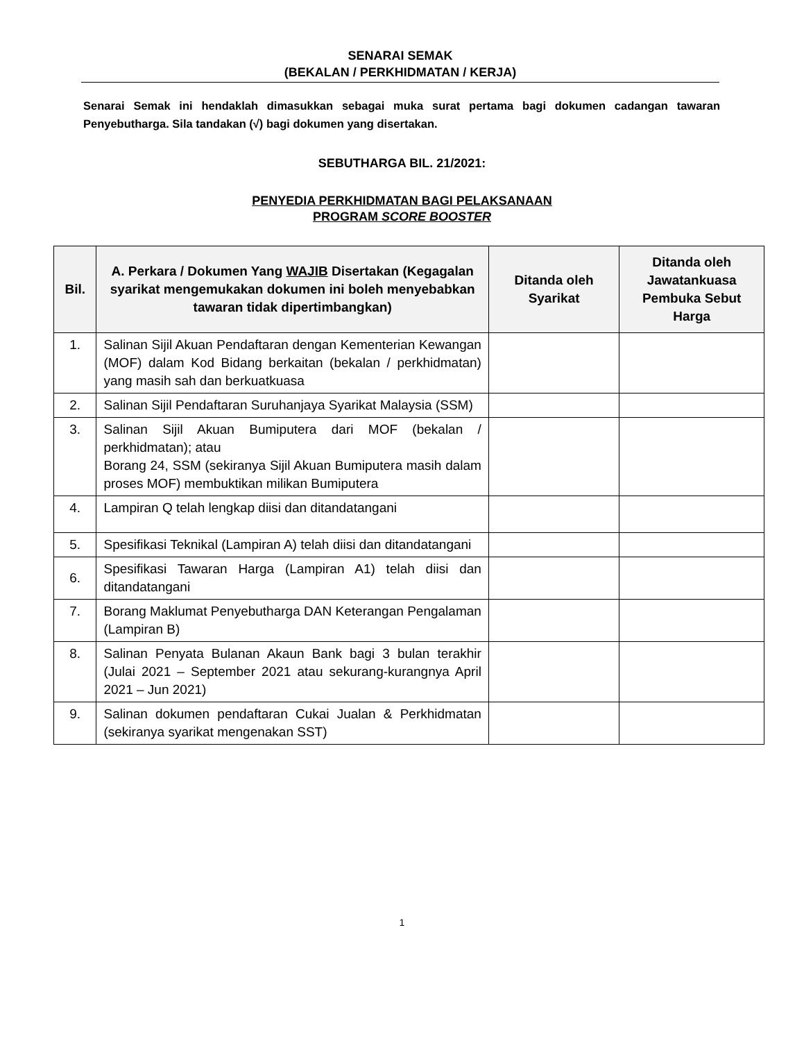SENARAI SEMAK
(BEKALAN / PERKHIDMATAN / KERJA)
Senarai Semak ini hendaklah dimasukkan sebagai muka surat pertama bagi dokumen cadangan tawaran Penyebutharga. Sila tandakan (√) bagi dokumen yang disertakan.
SEBUTHARGA BIL. 21/2021:
PENYEDIA PERKHIDMATAN BAGI PELAKSANAAN
PROGRAM SCORE BOOSTER
| Bil. | A. Perkara / Dokumen Yang WAJIB Disertakan (Kegagalan syarikat mengemukakan dokumen ini boleh menyebabkan tawaran tidak dipertimbangkan) | Ditanda oleh Syarikat | Ditanda oleh Jawatankuasa Pembuka Sebut Harga |
| --- | --- | --- | --- |
| 1. | Salinan Sijil Akuan Pendaftaran dengan Kementerian Kewangan (MOF) dalam Kod Bidang berkaitan (bekalan / perkhidmatan) yang masih sah dan berkuatkuasa | | |
| 2. | Salinan Sijil Pendaftaran Suruhanjaya Syarikat Malaysia (SSM) | | |
| 3. | Salinan Sijil Akuan Bumiputera dari MOF (bekalan / perkhidmatan); atau Borang 24, SSM (sekiranya Sijil Akuan Bumiputera masih dalam proses MOF) membuktikan milikan Bumiputera | | |
| 4. | Lampiran Q telah lengkap diisi dan ditandatangani | | |
| 5. | Spesifikasi Teknikal (Lampiran A) telah diisi dan ditandatangani | | |
| 6. | Spesifikasi Tawaran Harga (Lampiran A1) telah diisi dan ditandatangani | | |
| 7. | Borang Maklumat Penyebutharga DAN Keterangan Pengalaman (Lampiran B) | | |
| 8. | Salinan Penyata Bulanan Akaun Bank bagi 3 bulan terakhir (Julai 2021 – September 2021 atau sekurang-kurangnya April 2021 – Jun 2021) | | |
| 9. | Salinan dokumen pendaftaran Cukai Jualan & Perkhidmatan (sekiranya syarikat mengenakan SST) | | |
1